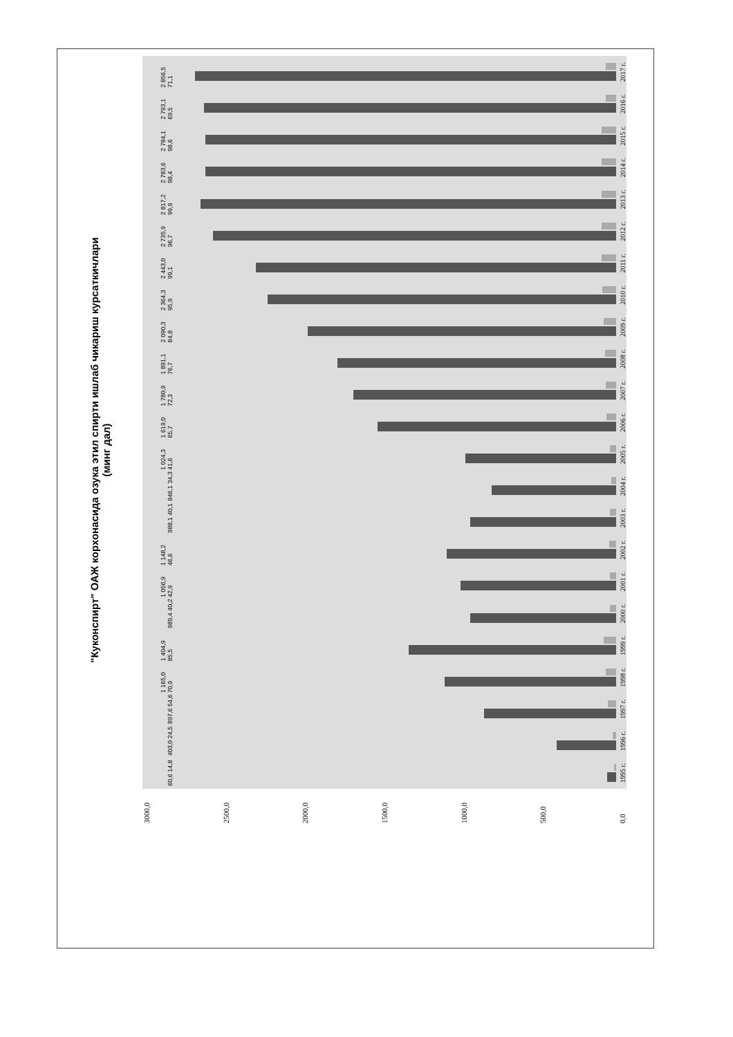"Куконспирт" ОАЖ корхонасида озука этил спирти ишлаб чикариш курсаткичлари
(минг дал)
0,0
500,0
1000,0
1500,0
2000,0
2500,0
3000,0
60,6 14,8
1995 г.
403,0 24,5
1996 г.
897,6 54,6
1997 г.
1 165,0 70,9
1998 г.
1 404,9 85,5
1999 г.
989,4 40,2
2000 г.
1 056,9 42,9
2001 г.
1 148,2 46,6
2002 г.
988,1 40,1
2003 г.
846,1 34,3
2004 г.
1 024,3 41,6
2005 г.
1 619,0 65,7
2006 г.
1 780,9 72,3
2007 г.
1 891,1 76,7
2008 г.
2 090,3 84,8
2009 г.
2 364,3 95,9
2010 г.
2 443,0 99,1
2011 г.
2 735,9 96,7
2012 г.
2 817,2 99,9
2013 г.
2 783,6 98,4
2014 г.
2 784,1 98,6
2015 г.
2 793,1 69,5
2016 г.
2 856,5 71,1
2017 г.